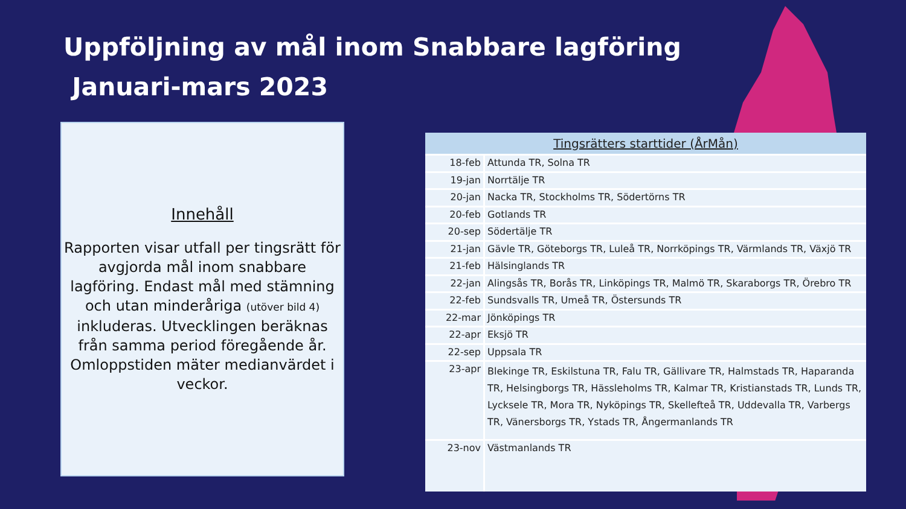Uppföljning av mål inom Snabbare lagföring
Januari-mars 2023
Innehåll
Rapporten visar utfall per tingsrätt för avgjorda mål inom snabbare lagföring. Endast mål med stämning och utan minderåriga (utöver bild 4) inkluderas. Utvecklingen beräknas från samma period föregående år. Omloppstiden mäter medianvärdet i veckor.
| Tingsrätters starttider (ÅrMån) | |
| --- | --- |
| 18-feb | Attunda TR, Solna TR |
| 19-jan | Norrtälje TR |
| 20-jan | Nacka TR, Stockholms TR, Södertörns TR |
| 20-feb | Gotlands TR |
| 20-sep | Södertälje TR |
| 21-jan | Gävle TR, Göteborgs TR, Luleå TR, Norrköpings TR, Värmlands TR, Växjö TR |
| 21-feb | Hälsinglands TR |
| 22-jan | Alingsås TR, Borås TR, Linköpings TR, Malmö TR, Skaraborgs TR, Örebro TR |
| 22-feb | Sundsvalls TR, Umeå TR, Östersunds TR |
| 22-mar | Jönköpings TR |
| 22-apr | Eksjö TR |
| 22-sep | Uppsala TR |
| 23-apr | Blekinge TR, Eskilstuna TR, Falu TR, Gällivare TR, Halmstads TR, Haparanda TR, Helsingborgs TR, Hässleholms TR, Kalmar TR, Kristianstads TR, Lunds TR, Lycksele TR, Mora TR, Nyköpings TR, Skellefteå TR, Uddevalla TR, Varbergs TR, Vänersborgs TR, Ystads TR, Ångermanlands TR |
| 23-nov | Västmanlands TR |